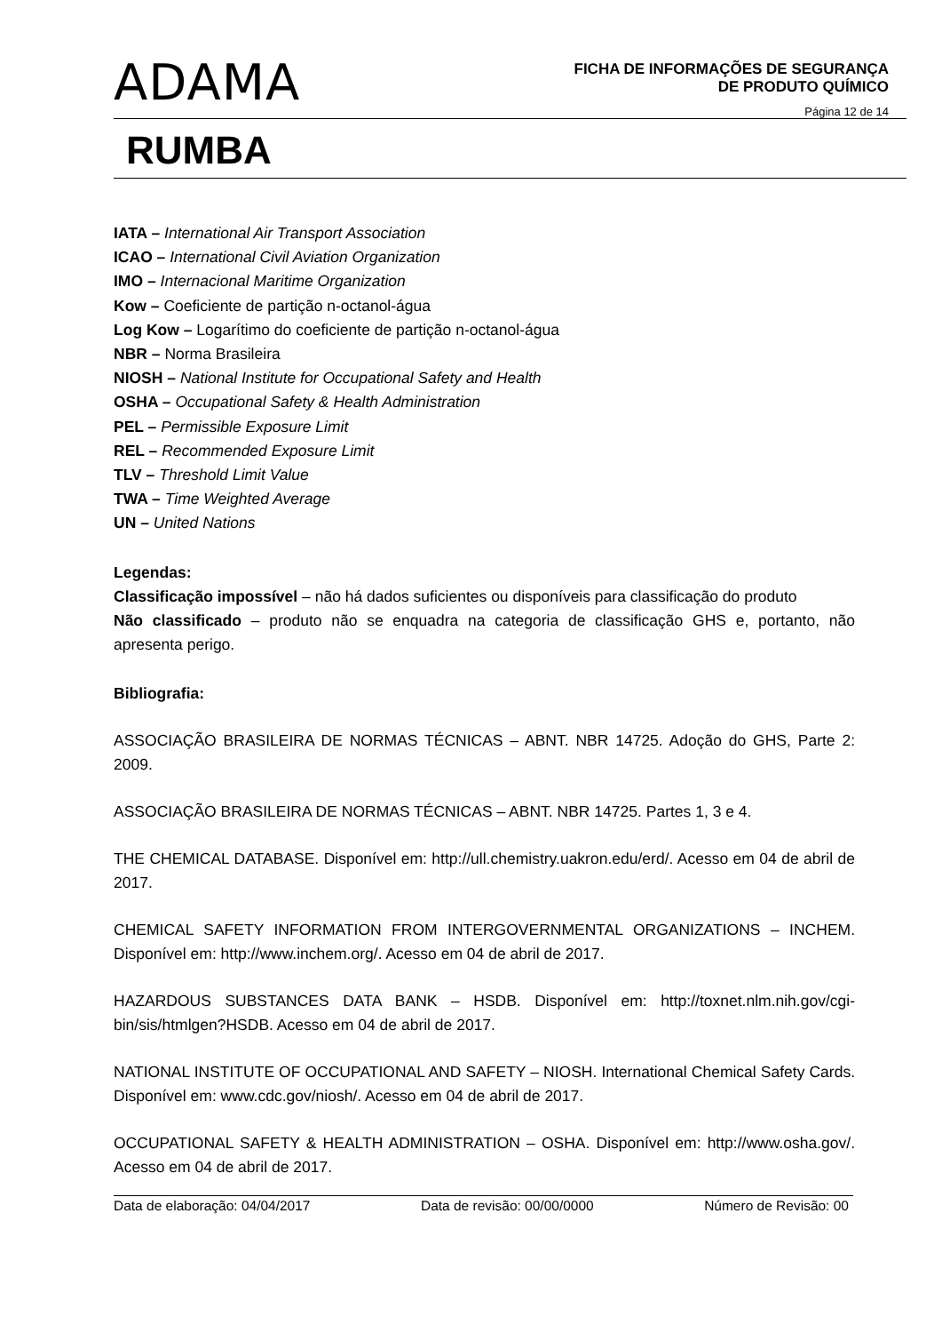ADAMA
FICHA DE INFORMAÇÕES DE SEGURANÇA
DE PRODUTO QUÍMICO
Página 12 de 14
RUMBA
IATA – International Air Transport Association
ICAO – International Civil Aviation Organization
IMO – Internacional Maritime Organization
Kow – Coeficiente de partição n-octanol-água
Log Kow – Logarítimo do coeficiente de partição n-octanol-água
NBR – Norma Brasileira
NIOSH – National Institute for Occupational Safety and Health
OSHA – Occupational Safety & Health Administration
PEL – Permissible Exposure Limit
REL – Recommended Exposure Limit
TLV – Threshold Limit Value
TWA – Time Weighted Average
UN – United Nations
Legendas:
Classificação impossível – não há dados suficientes ou disponíveis para classificação do produto
Não classificado – produto não se enquadra na categoria de classificação GHS e, portanto, não apresenta perigo.
Bibliografia:
ASSOCIAÇÃO BRASILEIRA DE NORMAS TÉCNICAS – ABNT. NBR 14725. Adoção do GHS, Parte 2: 2009.
ASSOCIAÇÃO BRASILEIRA DE NORMAS TÉCNICAS – ABNT. NBR 14725. Partes 1, 3 e 4.
THE CHEMICAL DATABASE. Disponível em: http://ull.chemistry.uakron.edu/erd/. Acesso em 04 de abril de 2017.
CHEMICAL SAFETY INFORMATION FROM INTERGOVERNMENTAL ORGANIZATIONS – INCHEM. Disponível em: http://www.inchem.org/. Acesso em 04 de abril de 2017.
HAZARDOUS SUBSTANCES DATA BANK – HSDB. Disponível em: http://toxnet.nlm.nih.gov/cgi-bin/sis/htmlgen?HSDB. Acesso em 04 de abril de 2017.
NATIONAL INSTITUTE OF OCCUPATIONAL AND SAFETY – NIOSH. International Chemical Safety Cards. Disponível em: www.cdc.gov/niosh/. Acesso em 04 de abril de 2017.
OCCUPATIONAL SAFETY & HEALTH ADMINISTRATION – OSHA. Disponível em: http://www.osha.gov/. Acesso em 04 de abril de 2017.
Data de elaboração: 04/04/2017 Data de revisão: 00/00/0000 Número de Revisão: 00